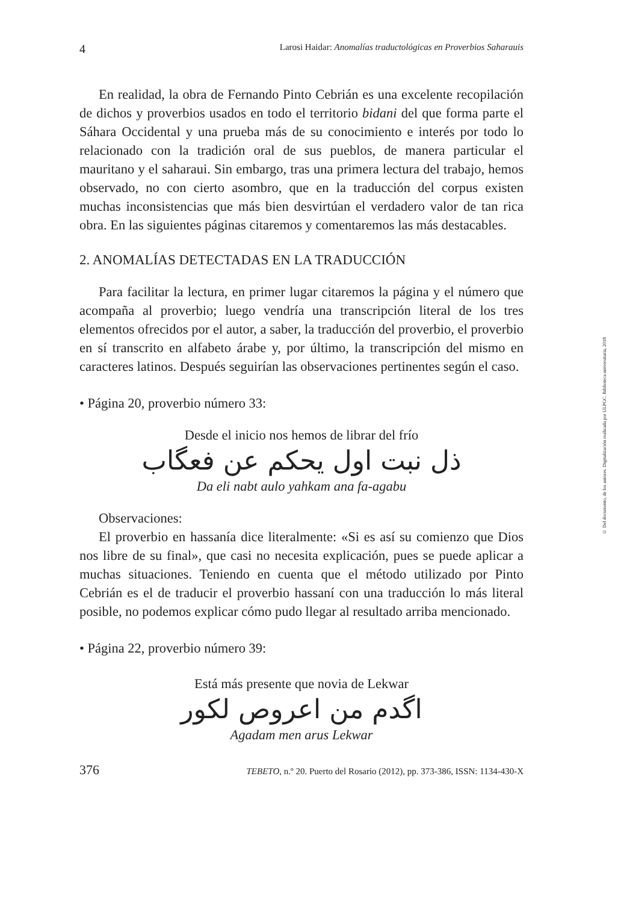4 Larosi Haidar: Anomalías traductológicas en Proverbios Saharauis
En realidad, la obra de Fernando Pinto Cebrián es una excelente recopilación de dichos y proverbios usados en todo el territorio bidani del que forma parte el Sáhara Occidental y una prueba más de su conocimiento e interés por todo lo relacionado con la tradición oral de sus pueblos, de manera particular el mauritano y el saharaui. Sin embargo, tras una primera lectura del trabajo, hemos observado, no con cierto asombro, que en la traducción del corpus existen muchas inconsistencias que más bien desvirtúan el verdadero valor de tan rica obra. En las siguientes páginas citaremos y comentaremos las más destacables.
2. ANOMALÍAS DETECTADAS EN LA TRADUCCIÓN
Para facilitar la lectura, en primer lugar citaremos la página y el número que acompaña al proverbio; luego vendría una transcripción literal de los tres elementos ofrecidos por el autor, a saber, la traducción del proverbio, el proverbio en sí transcrito en alfabeto árabe y, por último, la transcripción del mismo en caracteres latinos. Después seguirían las observaciones pertinentes según el caso.
• Página 20, proverbio número 33:
Desde el inicio nos hemos de librar del frío
ذل نبت اول يحكم عن فعگاب
Da eli nabt aulo yahkam ana fa-agabu
Observaciones:
El proverbio en hassanía dice literalmente: «Si es así su comienzo que Dios nos libre de su final», que casi no necesita explicación, pues se puede aplicar a muchas situaciones. Teniendo en cuenta que el método utilizado por Pinto Cebrián es el de traducir el proverbio hassaní con una traducción lo más literal posible, no podemos explicar cómo pudo llegar al resultado arriba mencionado.
• Página 22, proverbio número 39:
Está más presente que novia de Lekwar
اگدم من اعروص لكور
Agadam men arus Lekwar
376 TEBETO, n.º 20. Puerto del Rosario (2012), pp. 373-386, ISSN: 1134-430-X
© Del documento, de los autores. Digitalización realizada por ULPGC. Biblioteca universitaria, 2018